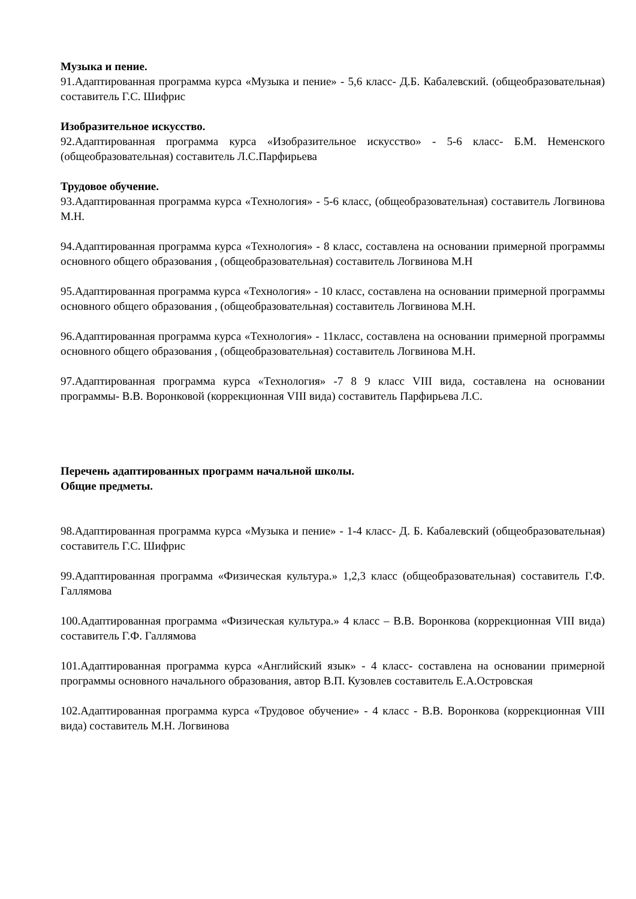Музыка и пение.
91.Адаптированная программа курса «Музыка и пение» - 5,6 класс- Д.Б. Кабалевский. (общеобразовательная) составитель Г.С. Шифрис
Изобразительное искусство.
92.Адаптированная программа курса «Изобразительное искусство» - 5-6 класс- Б.М. Неменского (общеобразовательная) составитель Л.С.Парфирьева
Трудовое обучение.
93.Адаптированная программа курса «Технология» - 5-6 класс, (общеобразовательная) составитель Логвинова М.Н.
94.Адаптированная программа курса «Технология» - 8 класс, составлена на основании примерной программы основного общего образования , (общеобразовательная) составитель Логвинова М.Н
95.Адаптированная программа курса «Технология» - 10 класс, составлена на основании примерной программы основного общего образования , (общеобразовательная) составитель Логвинова М.Н.
96.Адаптированная программа курса «Технология» - 11класс, составлена на основании примерной программы основного общего образования , (общеобразовательная) составитель Логвинова М.Н.
97.Адаптированная программа курса «Технология» -7 8 9 класс VIII вида, составлена на основании программы- В.В. Воронковой (коррекционная VIII вида) составитель Парфирьева Л.С.
Перечень адаптированных программ начальной школы.
Общие предметы.
98.Адаптированная программа курса «Музыка и пение» - 1-4 класс- Д. Б. Кабалевский (общеобразовательная) составитель Г.С. Шифрис
99.Адаптированная программа «Физическая культура.» 1,2,3 класс (общеобразовательная) составитель Г.Ф. Галлямова
100.Адаптированная программа «Физическая культура.» 4 класс – В.В. Воронкова (коррекционная VIII вида) составитель Г.Ф. Галлямова
101.Адаптированная программа курса «Английский язык» - 4 класс- составлена на основании примерной программы основного начального образования, автор В.П. Кузовлев составитель Е.А.Островская
102.Адаптированная программа курса «Трудовое обучение» - 4 класс - В.В. Воронкова (коррекционная VIII вида) составитель М.Н. Логвинова